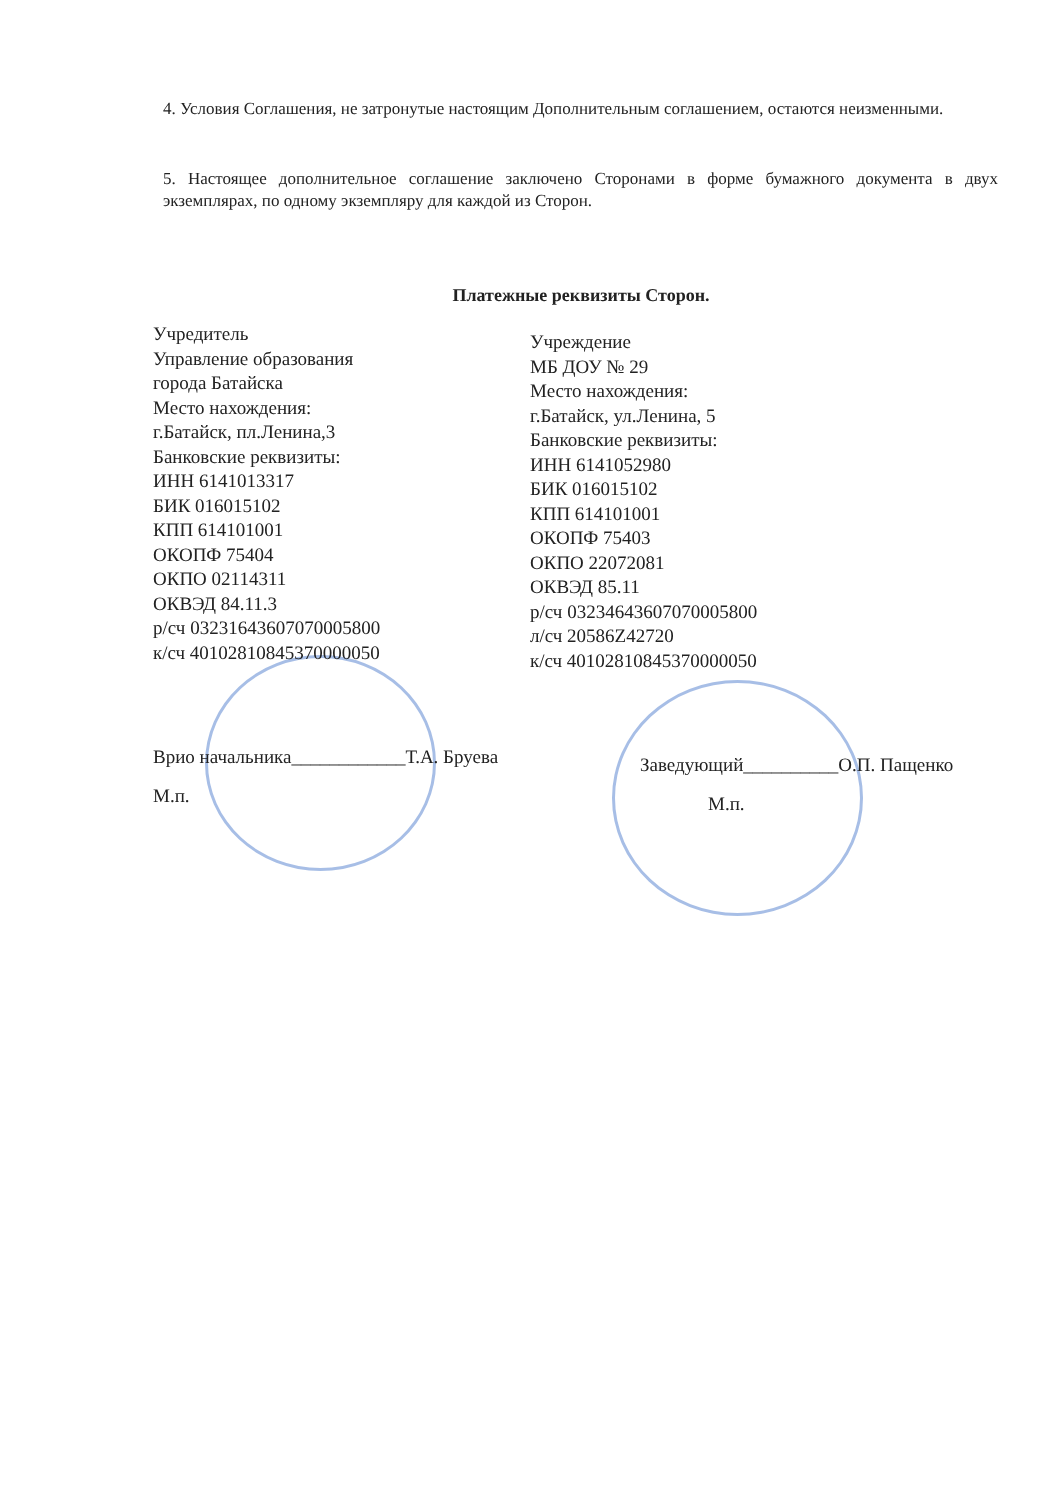4. Условия Соглашения, не затронутые настоящим Дополнительным соглашением, остаются неизменными.
5. Настоящее дополнительное соглашение заключено Сторонами в форме бумажного документа в двух экземплярах, по одному экземпляру для каждой из Сторон.
Платежные реквизиты Сторон.
Учредитель
Управление образования
города Батайска
Место нахождения:
г.Батайск, пл.Ленина,3
Банковские реквизиты:
ИНН 6141013317
БИК 016015102
КПП 614101001
ОКОПФ 75404
ОКПО 02114311
ОКВЭД 84.11.3
р/сч 03231643607070005800
к/сч 40102810845370000050
Врио начальника____________Т.А. Бруева
М.п.
Учреждение
МБ ДОУ № 29
Место нахождения:
г.Батайск, ул.Ленина, 5
Банковские реквизиты:
ИНН 6141052980
БИК 016015102
КПП 614101001
ОКОПФ 75403
ОКПО 22072081
ОКВЭД 85.11
р/сч 03234643607070005800
л/сч 20586Z42720
к/сч 40102810845370000050
Заведующий__________О.П. Пащенко
М.п.